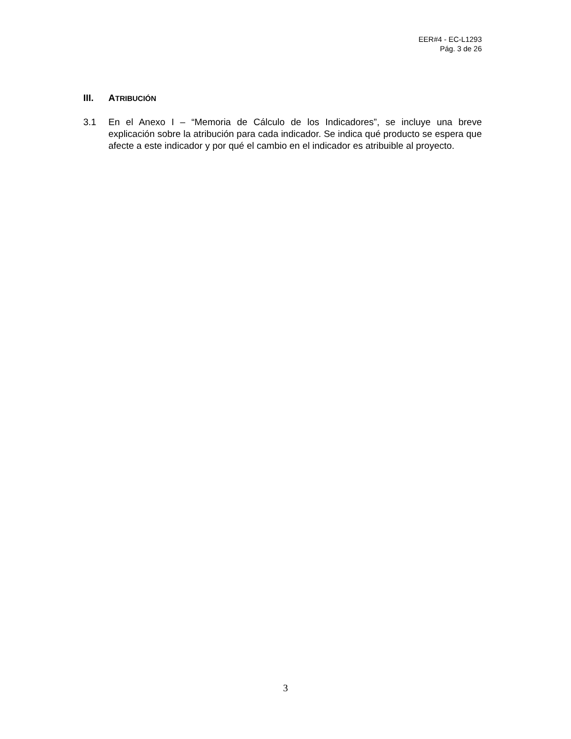EER#4 - EC-L1293
Pág. 3 de 26
III. ATRIBUCIÓN
3.1 En el Anexo I – “Memoria de Cálculo de los Indicadores”, se incluye una breve explicación sobre la atribución para cada indicador. Se indica qué producto se espera que afecte a este indicador y por qué el cambio en el indicador es atribuible al proyecto.
3